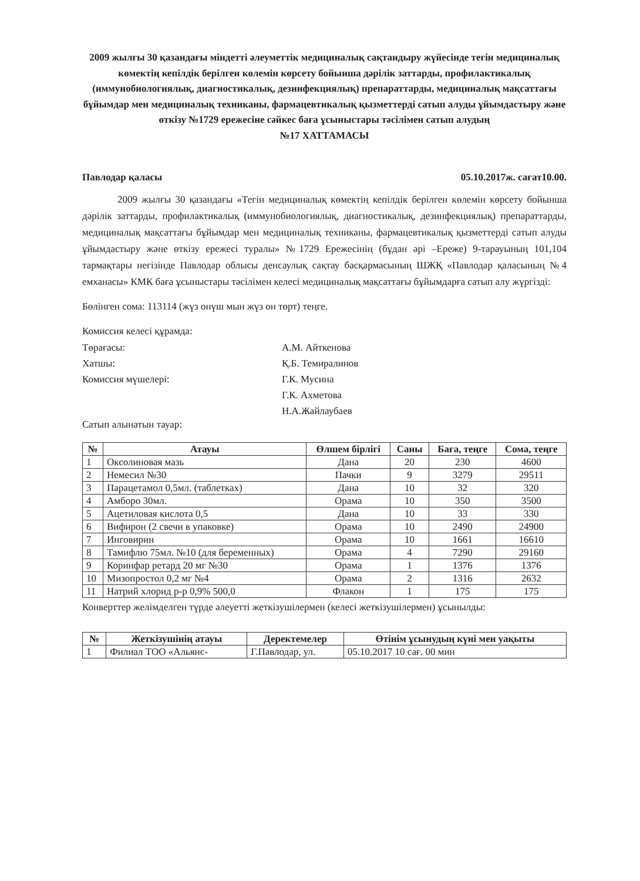2009 жылғы 30 қазандағы міндетті әлеуметтік медициналық сақтандыру жүйесінде тегін медициналық көмектің кепілдік берілген көлемін көрсету бойынша дәрілік заттарды, профилактикалық (иммунобиологиялық, диагностикалық, дезинфекциялық) препараттарды, медициналық мақсаттағы бұйымдар мен медициналық техниканы, фармацевтикалық қызметтерді сатып алуды ұйымдастыру және өткізу №1729 ережесіне сәйкес баға ұсыныстары тәсілімен сатып алудың
№17 ХАТТАМАСЫ
Павлодар қаласы 05.10.2017ж. сағат10.00.
2009 жылғы 30 қазандағы «Тегін медициналық көмектің кепілдік берілген көлемін көрсету бойынша дәрілік заттарды, профилактикалық (иммунобиологиялық, диагностикалық, дезинфекциялық) препараттарды, медициналық мақсаттағы бұйымдар мен медициналық техниканы, фармацевтикалық қызметтерді сатып алуды ұйымдастыру және өткізу ережесі туралы» №1729 Ережесінің (бұдан әрі –Ереже) 9-тарауының 101,104 тармақтары негізінде Павлодар облысы денсаулық сақтау басқармасының ШЖҚ «Павлодар қаласының №4 емханасы» КМК баға ұсыныстары тәсілімен келесі медициналық мақсаттағы бұйымдарға сатып алу жүргізді:
Бөлінген сома: 113114 (жүз онүш мын жүз он төрт) теңге.
Комиссия келесі құрамда:
Төрағасы: А.М. Айткенова Хатшы: Қ.Б. Темиралинов Комиссия мүшелері: Г.К. Мусина Г.К. Ахметова Н.А.Жайлаубаев
Сатып алынатын тауар:
| № | Атауы | Өлшем бірлігі | Саны | Баға, теңге | Сома, теңге |
| --- | --- | --- | --- | --- | --- |
| 1 | Оксолиновая мазь | Дана | 20 | 230 | 4600 |
| 2 | Немесил №30 | Пачки | 9 | 3279 | 29511 |
| 3 | Парацетамол 0,5мл. (таблетках) | Дана | 10 | 32 | 320 |
| 4 | Амборо 30мл. | Орама | 10 | 350 | 3500 |
| 5 | Ацетиловая кислота 0,5 | Дана | 10 | 33 | 330 |
| 6 | Вифирон (2 свечи в упаковке) | Орама | 10 | 2490 | 24900 |
| 7 | Инговирин | Орама | 10 | 1661 | 16610 |
| 8 | Тамифлю 75мл. №10 (для беременных) | Орама | 4 | 7290 | 29160 |
| 9 | Коринфар ретард 20 мг №30 | Орама | 1 | 1376 | 1376 |
| 10 | Мизопростол 0,2 мг №4 | Орама | 2 | 1316 | 2632 |
| 11 | Натрий хлорид р-р 0,9% 500,0 | Флакон | 1 | 175 | 175 |
Конверттер желімделген түрде әлеуетті жеткізушілермен (келесі жеткізушілермен) ұсынылды:
| № | Жеткізушінің атауы | Деректемелер | Өтінім ұсынудың күні мен уақыты |
| --- | --- | --- | --- |
| 1 | Филиал ТОО «Альянс- | Г.Павлодар, ул. | 05.10.2017 10 сағ. 00 мин |